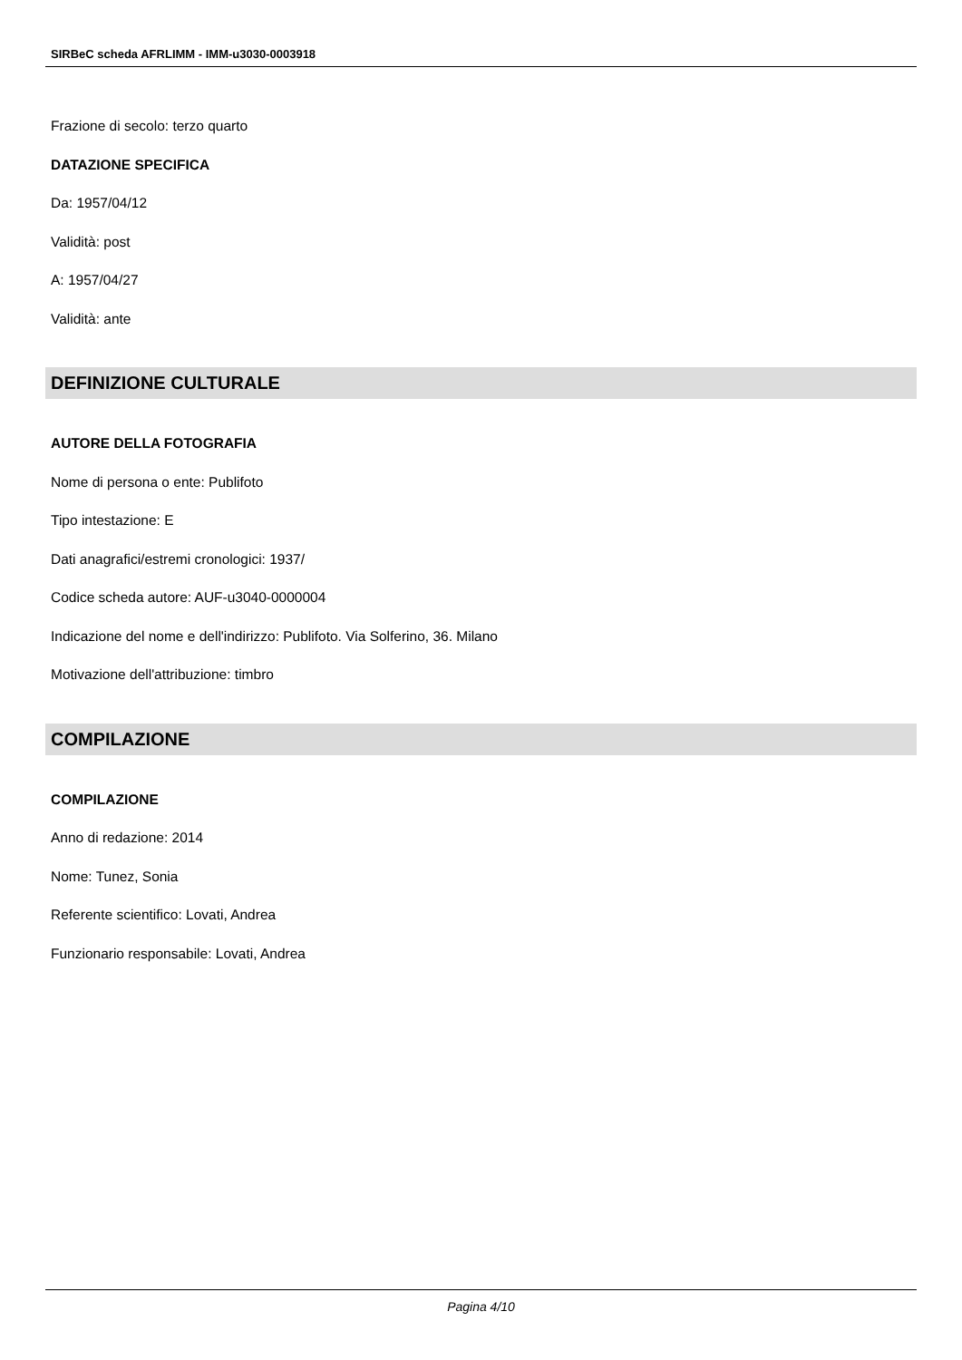SIRBeC scheda AFRLIMM - IMM-u3030-0003918
Frazione di secolo: terzo quarto
DATAZIONE SPECIFICA
Da: 1957/04/12
Validità: post
A: 1957/04/27
Validità: ante
DEFINIZIONE CULTURALE
AUTORE DELLA FOTOGRAFIA
Nome di persona o ente: Publifoto
Tipo intestazione: E
Dati anagrafici/estremi cronologici: 1937/
Codice scheda autore: AUF-u3040-0000004
Indicazione del nome e dell'indirizzo: Publifoto. Via Solferino, 36. Milano
Motivazione dell'attribuzione: timbro
COMPILAZIONE
COMPILAZIONE
Anno di redazione: 2014
Nome: Tunez, Sonia
Referente scientifico: Lovati, Andrea
Funzionario responsabile: Lovati, Andrea
Pagina 4/10